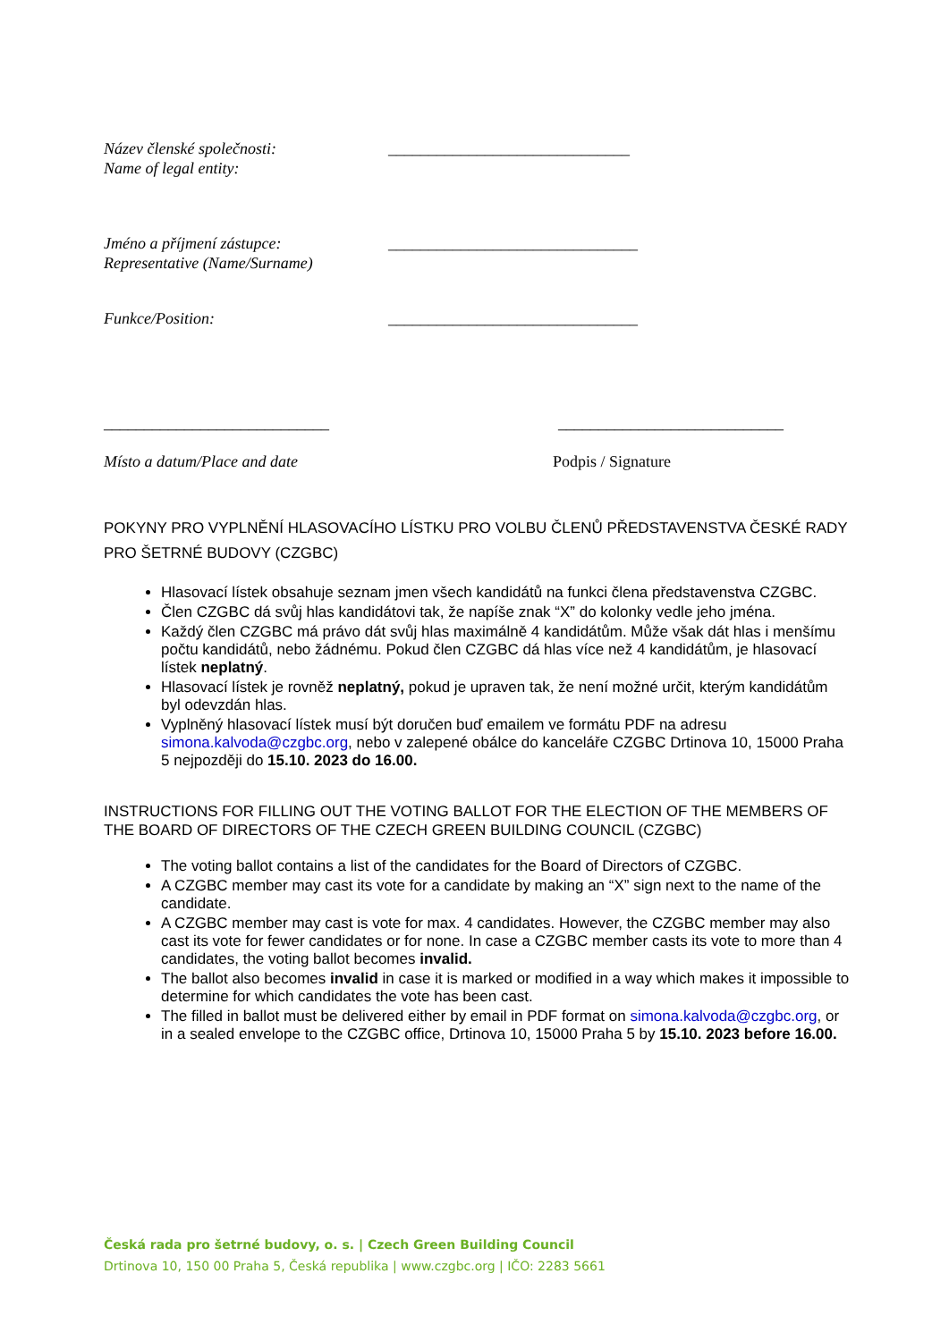Název členské společnosti:
Name of legal entity:
______________________________
Jméno a příjmení zástupce:
Representative (Name/Surname)
_______________________________
Funkce/Position: _______________________________
____________________________ ____________________________
Místo a datum/Place and date Podpis / Signature
POKYNY PRO VYPLNĚNÍ HLASOVACÍHO LÍSTKU PRO VOLBU ČLENŮ PŘEDSTAVENSTVA ČESKÉ RADY PRO ŠETRNÉ BUDOVY (CZGBC)
Hlasovací lístek obsahuje seznam jmen všech kandidátů na funkci člena představenstva CZGBC.
Člen CZGBC dá svůj hlas kandidátovi tak, že napíše znak “X” do kolonky vedle jeho jména.
Každý člen CZGBC má právo dát svůj hlas maximálně 4 kandidátům. Může však dát hlas i menšímu počtu kandidátů, nebo žádnému. Pokud člen CZGBC dá hlas více než 4 kandidátům, je hlasovací lístek neplatný.
Hlasovací lístek je rovněž neplatný, pokud je upraven tak, že není možné určit, kterým kandidátům byl odevzdán hlas.
Vyplněný hlasovací lístek musí být doručen buď emailem ve formátu PDF na adresu simona.kalvoda@czgbc.org, nebo v zalepené obálce do kanceláře CZGBC Drtinova 10, 15000 Praha 5 nejpozději do 15.10. 2023 do 16.00.
INSTRUCTIONS FOR FILLING OUT THE VOTING BALLOT FOR THE ELECTION OF THE MEMBERS OF THE BOARD OF DIRECTORS OF THE CZECH GREEN BUILDING COUNCIL (CZGBC)
The voting ballot contains a list of the candidates for the Board of Directors of CZGBC.
A CZGBC member may cast its vote for a candidate by making an “X” sign next to the name of the candidate.
A CZGBC member may cast is vote for max. 4 candidates. However, the CZGBC member may also cast its vote for fewer candidates or for none. In case a CZGBC member casts its vote to more than 4 candidates, the voting ballot becomes invalid.
The ballot also becomes invalid in case it is marked or modified in a way which makes it impossible to determine for which candidates the vote has been cast.
The filled in ballot must be delivered either by email in PDF format on simona.kalvoda@czgbc.org, or in a sealed envelope to the CZGBC office, Drtinova 10, 15000 Praha 5 by 15.10. 2023 before 16.00.
Česká rada pro šetrné budovy, o. s. | Czech Green Building Council
Drtinova 10, 150 00 Praha 5, Česká republika | www.czgbc.org | IČO: 2283 5661